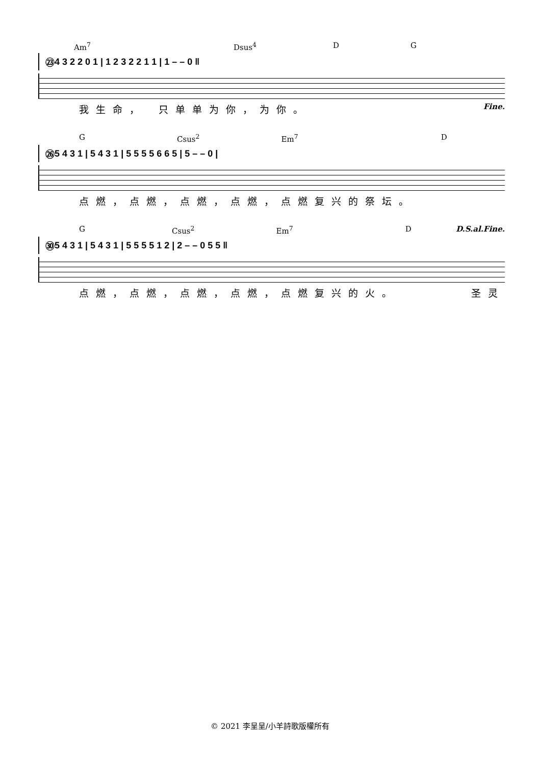Am<sup>7</sup> Dsus<sup>4</sup> D G
㉓ 4 3 2 2 0 1 | 1 2 3 2 2 1 1 | 1 – – 0 ‖
我生命，　只单单为你，为你。 Fine.
G Csus<sup>2</sup> Em<sup>7</sup> D
㉖ 5 4 3 1 | 5 4 3 1 | 5 5 5 5 6 6 5 | 5 – – 0 |
点燃，点燃，点燃，点燃，点燃复兴的祭坛。
G Csus<sup>2</sup> Em<sup>7</sup> D D.S.al.Fine.
㉚ 5 4 3 1 | 5 4 3 1 | 5 5 5 5 1 2 | 2 – – 0 5 5 ‖
点燃，点燃，点燃，点燃，点燃复兴的火。 圣灵
© 2021 李呈呈/小羊詩歌版權所有